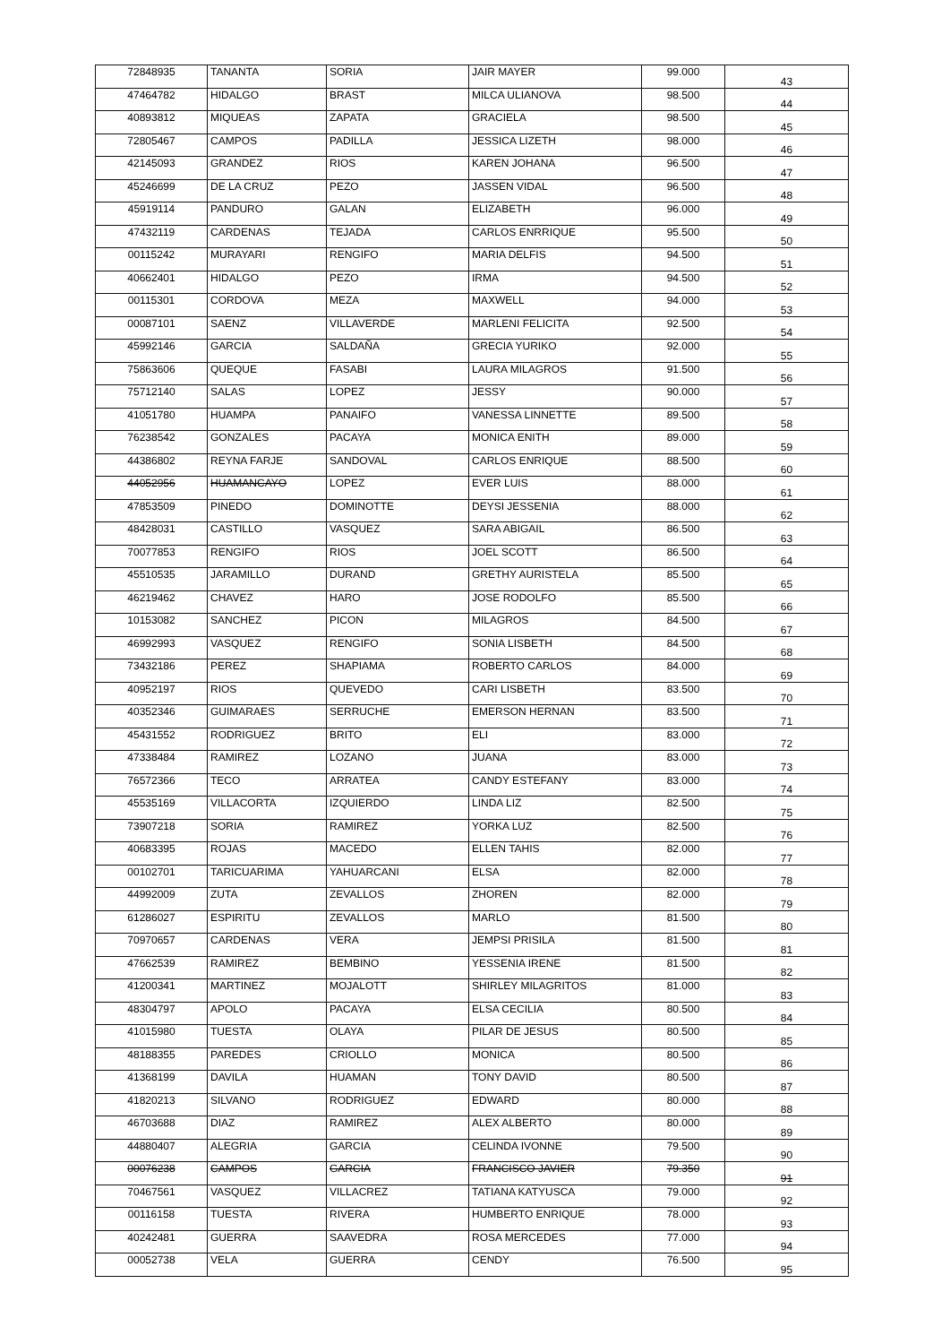| 72848935 | TANANTA | SORIA | JAIR MAYER | 99.000 | 43 |
| 47464782 | HIDALGO | BRAST | MILCA ULIANOVA | 98.500 | 44 |
| 40893812 | MIQUEAS | ZAPATA | GRACIELA | 98.500 | 45 |
| 72805467 | CAMPOS | PADILLA | JESSICA LIZETH | 98.000 | 46 |
| 42145093 | GRANDEZ | RIOS | KAREN JOHANA | 96.500 | 47 |
| 45246699 | DE LA CRUZ | PEZO | JASSEN VIDAL | 96.500 | 48 |
| 45919114 | PANDURO | GALAN | ELIZABETH | 96.000 | 49 |
| 47432119 | CARDENAS | TEJADA | CARLOS ENRRIQUE | 95.500 | 50 |
| 00115242 | MURAYARI | RENGIFO | MARIA DELFIS | 94.500 | 51 |
| 40662401 | HIDALGO | PEZO | IRMA | 94.500 | 52 |
| 00115301 | CORDOVA | MEZA | MAXWELL | 94.000 | 53 |
| 00087101 | SAENZ | VILLAVERDE | MARLENI FELICITA | 92.500 | 54 |
| 45992146 | GARCIA | SALDAÑA | GRECIA YURIKO | 92.000 | 55 |
| 75863606 | QUEQUE | FASABI | LAURA MILAGROS | 91.500 | 56 |
| 75712140 | SALAS | LOPEZ | JESSY | 90.000 | 57 |
| 41051780 | HUAMPA | PANAIFO | VANESSA LINNETTE | 89.500 | 58 |
| 76238542 | GONZALES | PACAYA | MONICA ENITH | 89.000 | 59 |
| 44386802 | REYNA FARJE | SANDOVAL | CARLOS ENRIQUE | 88.500 | 60 |
| 44052956 | HUAMANCAYO | LOPEZ | EVER LUIS | 88.000 | 61 |
| 47853509 | PINEDO | DOMINOTTE | DEYSI JESSENIA | 88.000 | 62 |
| 48428031 | CASTILLO | VASQUEZ | SARA ABIGAIL | 86.500 | 63 |
| 70077853 | RENGIFO | RIOS | JOEL SCOTT | 86.500 | 64 |
| 45510535 | JARAMILLO | DURAND | GRETHY AURISTELA | 85.500 | 65 |
| 46219462 | CHAVEZ | HARO | JOSE RODOLFO | 85.500 | 66 |
| 10153082 | SANCHEZ | PICON | MILAGROS | 84.500 | 67 |
| 46992993 | VASQUEZ | RENGIFO | SONIA LISBETH | 84.500 | 68 |
| 73432186 | PEREZ | SHAPIAMA | ROBERTO CARLOS | 84.000 | 69 |
| 40952197 | RIOS | QUEVEDO | CARI LISBETH | 83.500 | 70 |
| 40352346 | GUIMARAES | SERRUCHE | EMERSON HERNAN | 83.500 | 71 |
| 45431552 | RODRIGUEZ | BRITO | ELI | 83.000 | 72 |
| 47338484 | RAMIREZ | LOZANO | JUANA | 83.000 | 73 |
| 76572366 | TECO | ARRATEA | CANDY ESTEFANY | 83.000 | 74 |
| 45535169 | VILLACORTA | IZQUIERDO | LINDA LIZ | 82.500 | 75 |
| 73907218 | SORIA | RAMIREZ | YORKA LUZ | 82.500 | 76 |
| 40683395 | ROJAS | MACEDO | ELLEN TAHIS | 82.000 | 77 |
| 00102701 | TARICUARIMA | YAHUARCANI | ELSA | 82.000 | 78 |
| 44992009 | ZUTA | ZEVALLOS | ZHOREN | 82.000 | 79 |
| 61286027 | ESPIRITU | ZEVALLOS | MARLO | 81.500 | 80 |
| 70970657 | CARDENAS | VERA | JEMPSI PRISILA | 81.500 | 81 |
| 47662539 | RAMIREZ | BEMBINO | YESSENIA IRENE | 81.500 | 82 |
| 41200341 | MARTINEZ | MOJALOTT | SHIRLEY MILAGRITOS | 81.000 | 83 |
| 48304797 | APOLO | PACAYA | ELSA CECILIA | 80.500 | 84 |
| 41015980 | TUESTA | OLAYA | PILAR DE JESUS | 80.500 | 85 |
| 48188355 | PAREDES | CRIOLLO | MONICA | 80.500 | 86 |
| 41368199 | DAVILA | HUAMAN | TONY DAVID | 80.500 | 87 |
| 41820213 | SILVANO | RODRIGUEZ | EDWARD | 80.000 | 88 |
| 46703688 | DIAZ | RAMIREZ | ALEX ALBERTO | 80.000 | 89 |
| 44880407 | ALEGRIA | GARCIA | CELINDA IVONNE | 79.500 | 90 |
| 00076238 | CAMPOS | GARCIA | FRANCISCO JAVIER | 79.350 | 91 |
| 70467561 | VASQUEZ | VILLACREZ | TATIANA KATYUSCA | 79.000 | 92 |
| 00116158 | TUESTA | RIVERA | HUMBERTO ENRIQUE | 78.000 | 93 |
| 40242481 | GUERRA | SAAVEDRA | ROSA MERCEDES | 77.000 | 94 |
| 00052738 | VELA | GUERRA | CENDY | 76.500 | 95 |